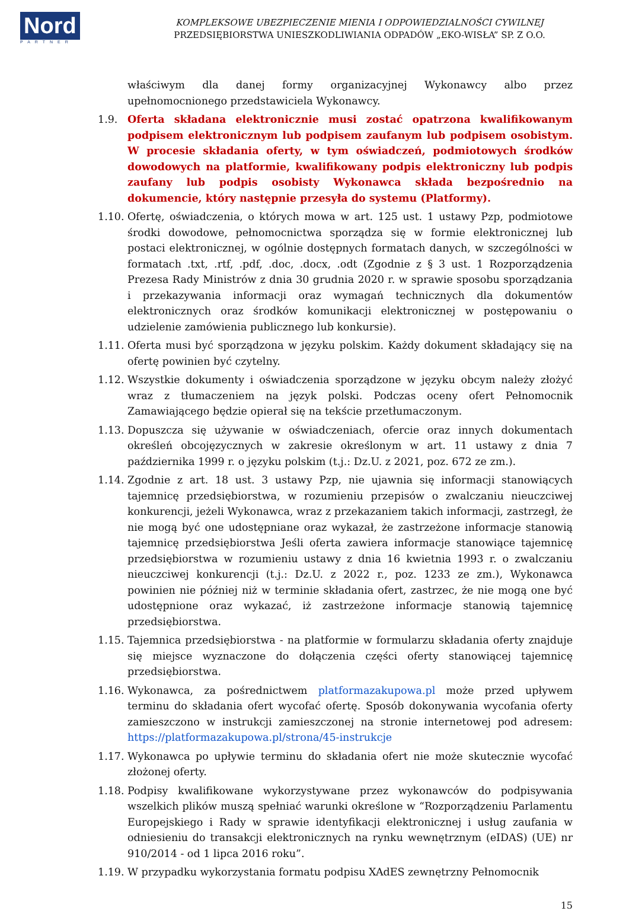Nord
PARTNER
KOMPLEKSOWE UBEZPIECZENIE MIENIA I ODPOWIEDZIALNOŚCI CYWILNEJ
PRZEDSIĘBIORSTWA UNIESZKODLIWIANIA ODPADÓW „EKO-WISŁA” SP. Z O.O.
właściwym dla danej formy organizacyjnej Wykonawcy albo przez upełnomocnionego przedstawiciela Wykonawcy.
1.9. Oferta składana elektronicznie musi zostać opatrzona kwalifikowanym podpisem elektronicznym lub podpisem zaufanym lub podpisem osobistym. W procesie składania oferty, w tym oświadczeń, podmiotowych środków dowodowych na platformie, kwalifikowany podpis elektroniczny lub podpis zaufany lub podpis osobisty Wykonawca składa bezpośrednio na dokumencie, który następnie przesyła do systemu (Platformy).
1.10.
Ofertę, oświadczenia, o których mowa w art. 125 ust. 1 ustawy Pzp, podmiotowe środki dowodowe, pełnomocnictwa sporządza się w formie elektronicznej lub postaci elektronicznej, w ogólnie dostępnych formatach danych, w szczególności w formatach .txt, .rtf, .pdf, .doc, .docx, .odt (Zgodnie z § 3 ust. 1 Rozporządzenia Prezesa Rady Ministrów z dnia 30 grudnia 2020 r. w sprawie sposobu sporządzania i przekazywania informacji oraz wymagań technicznych dla dokumentów elektronicznych oraz środków komunikacji elektronicznej w postępowaniu o udzielenie zamówienia publicznego lub konkursie).
1.11.
Oferta musi być sporządzona w języku polskim. Każdy dokument składający się na ofertę powinien być czytelny.
1.12.
Wszystkie dokumenty i oświadczenia sporządzone w języku obcym należy złożyć wraz z tłumaczeniem na język polski. Podczas oceny ofert Pełnomocnik Zamawiającego będzie opierał się na tekście przetłumaczonym.
1.13.
Dopuszcza się używanie w oświadczeniach, ofercie oraz innych dokumentach określeń obcojęzycznych w zakresie określonym w art. 11 ustawy z dnia 7 października 1999 r. o języku polskim (t.j.: Dz.U. z 2021, poz. 672 ze zm.).
1.14.
Zgodnie z art. 18 ust. 3 ustawy Pzp, nie ujawnia się informacji stanowiących tajemnicę przedsiębiorstwa, w rozumieniu przepisów o zwalczaniu nieuczciwej konkurencji, jeżeli Wykonawca, wraz z przekazaniem takich informacji, zastrzegł, że nie mogą być one udostępniane oraz wykazał, że zastrzeżone informacje stanowią tajemnicę przedsiębiorstwa Jeśli oferta zawiera informacje stanowiące tajemnicę przedsiębiorstwa w rozumieniu ustawy z dnia 16 kwietnia 1993 r. o zwalczaniu nieuczciwej konkurencji (t.j.: Dz.U. z 2022 r., poz. 1233 ze zm.), Wykonawca powinien nie później niż w terminie składania ofert, zastrzec, że nie mogą one być udostępnione oraz wykazać, iż zastrzeżone informacje stanowią tajemnicę przedsiębiorstwa.
1.15.
Tajemnica przedsiębiorstwa - na platformie w formularzu składania oferty znajduje się miejsce wyznaczone do dołączenia części oferty stanowiącej tajemnicę przedsiębiorstwa.
1.16.
Wykonawca, za pośrednictwem platformazakupowa.pl może przed upływem terminu do składania ofert wycofać ofertę. Sposób dokonywania wycofania oferty zamieszczono w instrukcji zamieszczonej na stronie internetowej pod adresem: https://platformazakupowa.pl/strona/45-instrukcje
1.17.
Wykonawca po upływie terminu do składania ofert nie może skutecznie wycofać złożonej oferty.
1.18.
Podpisy kwalifikowane wykorzystywane przez wykonawców do podpisywania wszelkich plików muszą spełniać warunki określone w “Rozporządzeniu Parlamentu Europejskiego i Rady w sprawie identyfikacji elektronicznej i usług zaufania w odniesieniu do transakcji elektronicznych na rynku wewnętrznym (eIDAS) (UE) nr 910/2014 - od 1 lipca 2016 roku”.
1.19.
W przypadku wykorzystania formatu podpisu XAdES zewnętrzny Pełnomocnik
15